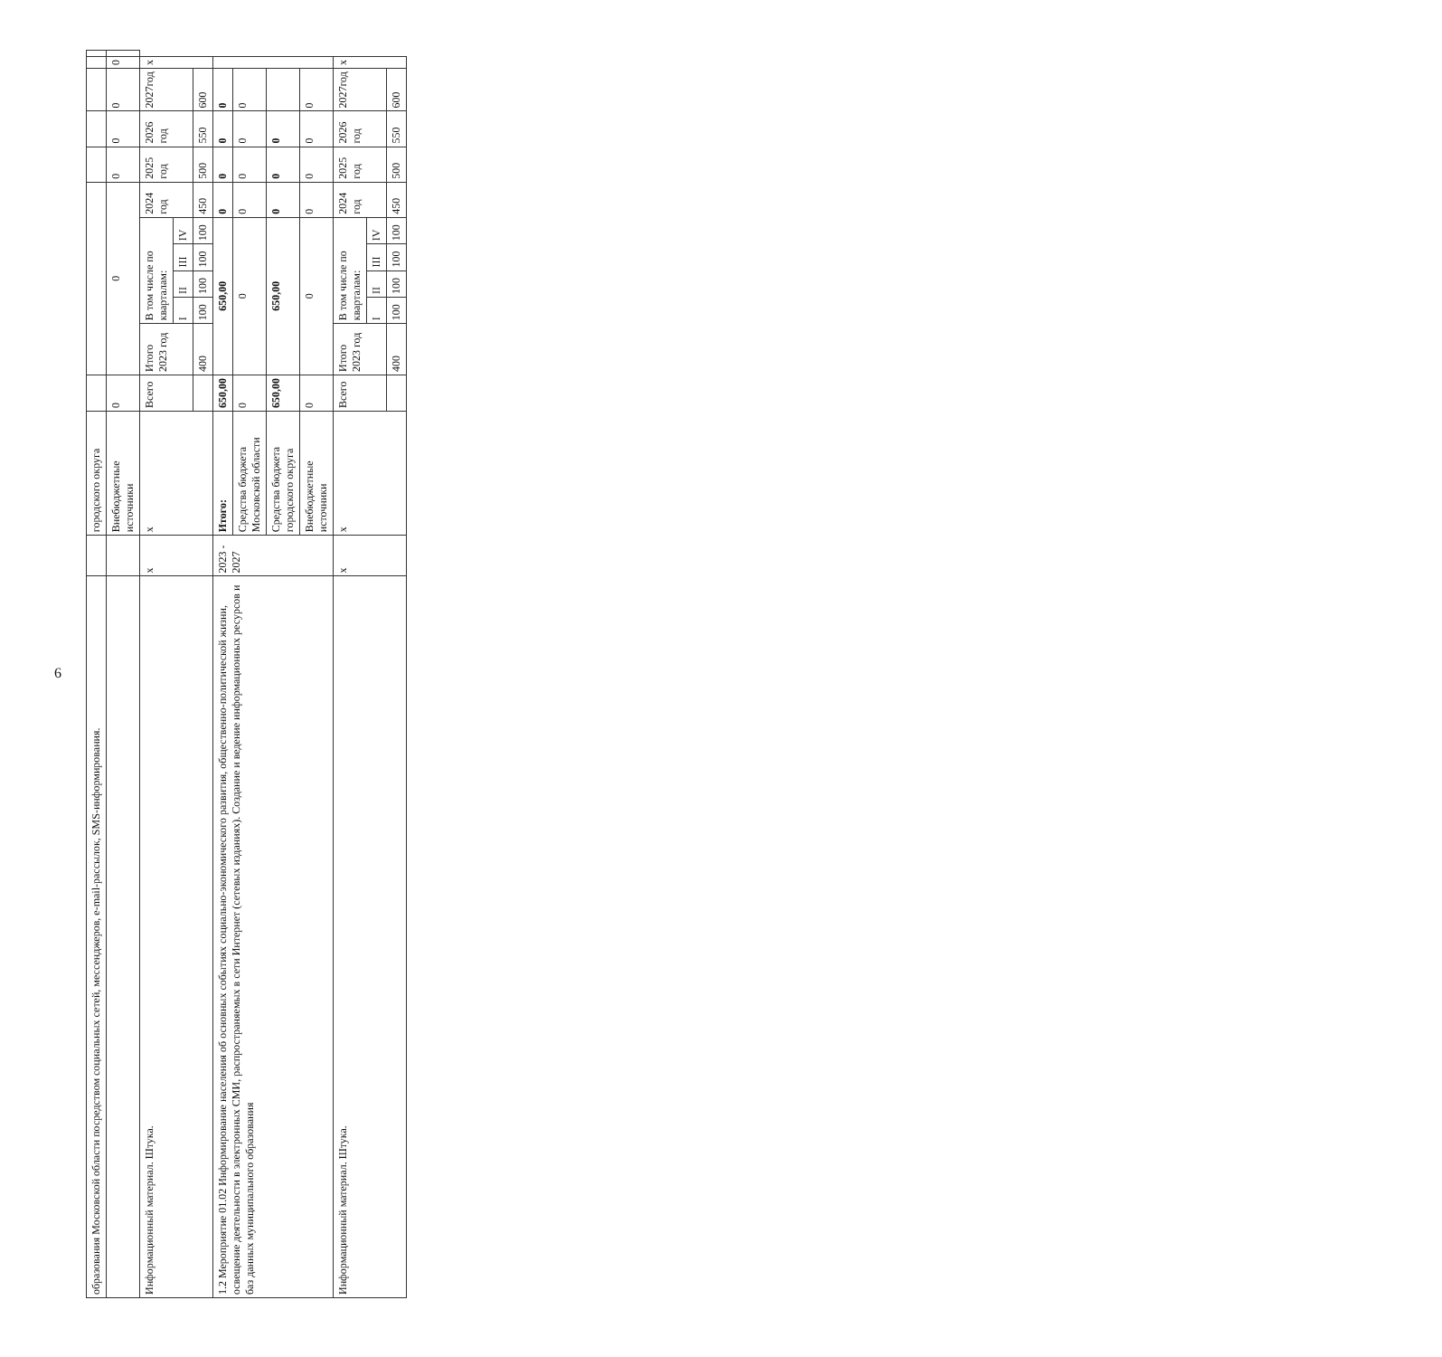6
| образования Московской области посредством социальных сетей, мессенджеров, e-mail-рассылок, SMS-информирования. | | городского округа | | | | | | | | | | | | |
| | | Внебюджетные источники | 0 | 0 | | | | | | 0 | 0 | 0 | 0 | |
| Информационный материал. Штука. | x | x | Всего | Итого 2023 год | В том числе по кварталам: | | | | 2024 год | 2025 год | 2026 год | 2027год | x | |
| | | | | | I | II | III | IV | | | | | | |
| | | | | 400 | 100 | 100 | 100 | 100 | 450 | 500 | 550 | 600 | | |
| 1.2 Мероприятие 01.02 Информирование населения об основных событиях социально-экономического развития, общественно-политической жизни, освещение деятельности в электронных СМИ, распространяемых в сети Интернет (сетевых изданиях). Создание и ведение информационных ресурсов и баз данных муниципального образования | 2023 - 2027 | Итого: | 650,00 | 650,00 | | | | | 0 | 0 | 0 | 0 | | |
| | | Средства бюджета Московской области | 0 | 0 | | | | | 0 | 0 | 0 | 0 | | |
| | | Средства бюджета городского округа | 650,00 | 650,00 | | | | | 0 | 0 | 0 | | | |
| | | Внебюджетные источники | 0 | 0 | | | | | 0 | 0 | 0 | 0 | | |
| Информационный материал. Штука. | x | x | Всего | Итого 2023 год | В том числе по кварталам: | | | | 2024 год | 2025 год | 2026 год | 2027год | x | |
| | | | | | I | II | III | IV | | | | | | |
| | | | | 400 | 100 | 100 | 100 | 100 | 450 | 500 | 550 | 600 | | |